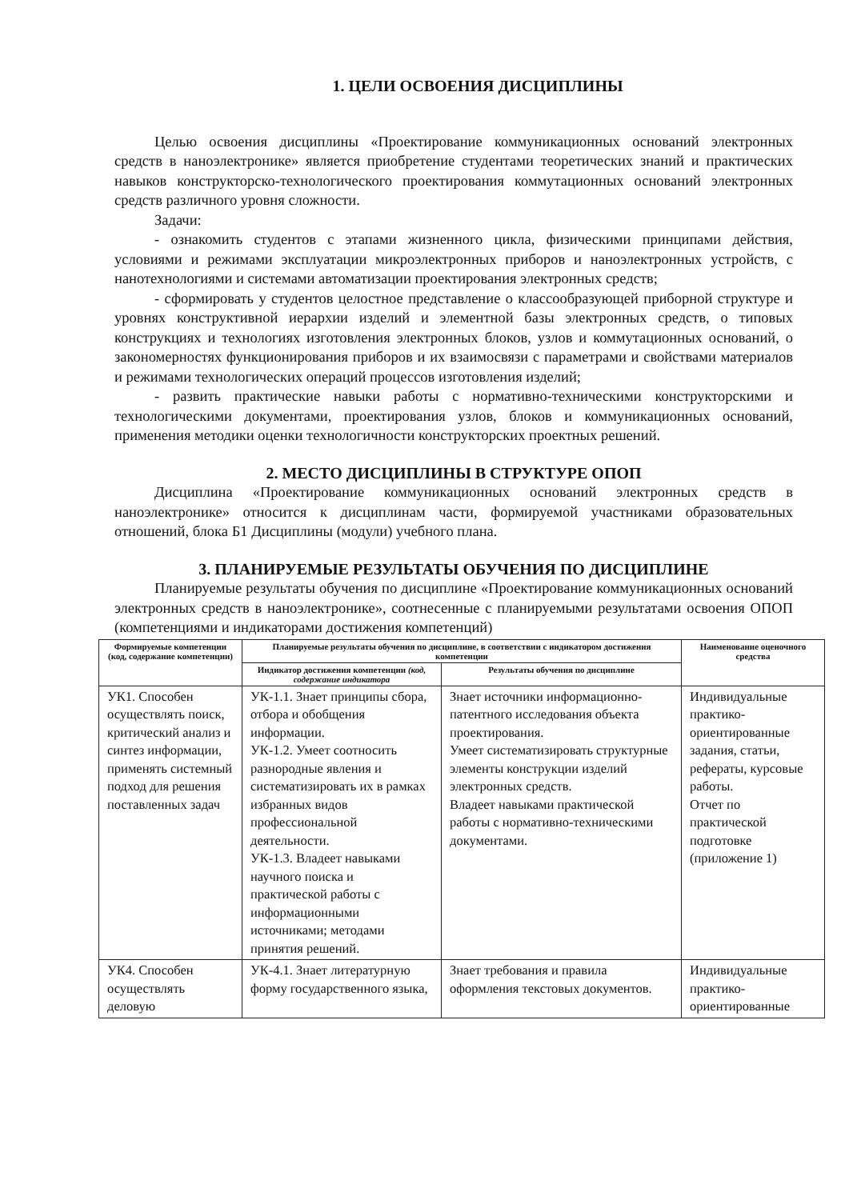1. ЦЕЛИ ОСВОЕНИЯ ДИСЦИПЛИНЫ
Целью освоения дисциплины «Проектирование коммуникационных оснований электронных средств в наноэлектронике» является приобретение студентами теоретических знаний и практических навыков конструкторско-технологического проектирования коммутационных оснований электронных средств различного уровня сложности.
Задачи:
- ознакомить студентов с этапами жизненного цикла, физическими принципами действия, условиями и режимами эксплуатации микроэлектронных приборов и наноэлектронных устройств, с нанотехнологиями и системами автоматизации проектирования электронных средств;
- сформировать у студентов целостное представление о классообразующей приборной структуре и уровнях конструктивной иерархии изделий и элементной базы электронных средств, о типовых конструкциях и технологиях изготовления электронных блоков, узлов и коммутационных оснований, о закономерностях функционирования приборов и их взаимосвязи с параметрами и свойствами материалов и режимами технологических операций процессов изготовления изделий;
- развить практические навыки работы с нормативно-техническими конструкторскими и технологическими документами, проектирования узлов, блоков и коммуникационных оснований, применения методики оценки технологичности конструкторских проектных решений.
2. МЕСТО ДИСЦИПЛИНЫ В СТРУКТУРЕ ОПОП
Дисциплина «Проектирование коммуникационных оснований электронных средств в наноэлектронике» относится к дисциплинам части, формируемой участниками образовательных отношений, блока Б1 Дисциплины (модули) учебного плана.
3. ПЛАНИРУЕМЫЕ РЕЗУЛЬТАТЫ ОБУЧЕНИЯ ПО ДИСЦИПЛИНЕ
Планируемые результаты обучения по дисциплине «Проектирование коммуникационных оснований электронных средств в наноэлектронике», соотнесенные с планируемыми результатами освоения ОПОП (компетенциями и индикаторами достижения компетенций)
| Формируемые компетенции (код, содержание компетенции) | Планируемые результаты обучения по дисциплине, в соответствии с индикатором достижения компетенции | | Наименование оценочного средства |
| --- | --- | --- | --- |
| | Индикатор достижения компетенции (код, содержание индикатора | Результаты обучения по дисциплине | |
| УК1. Способен осуществлять поиск, критический анализ и синтез информации, применять системный подход для решения поставленных задач | УК-1.1. Знает принципы сбора, отбора и обобщения информации. УК-1.2. Умеет соотносить разнородные явления и систематизировать их в рамках избранных видов профессиональной деятельности. УК-1.3. Владеет навыками научного поиска и практической работы с информационными источниками; методами принятия решений. | Знает источники информационно-патентного исследования объекта проектирования. Умеет систематизировать структурные элементы конструкции изделий электронных средств. Владеет навыками практической работы с нормативно-техническими документами. | Индивидуальные практико-ориентированные задания, статьи, рефераты, курсовые работы. Отчет по практической подготовке (приложение 1) |
| УК4. Способен осуществлять деловую | УК-4.1. Знает литературную форму государственного языка, | Знает требования и правила оформления текстовых документов. | Индивидуальные практико-ориентированные |